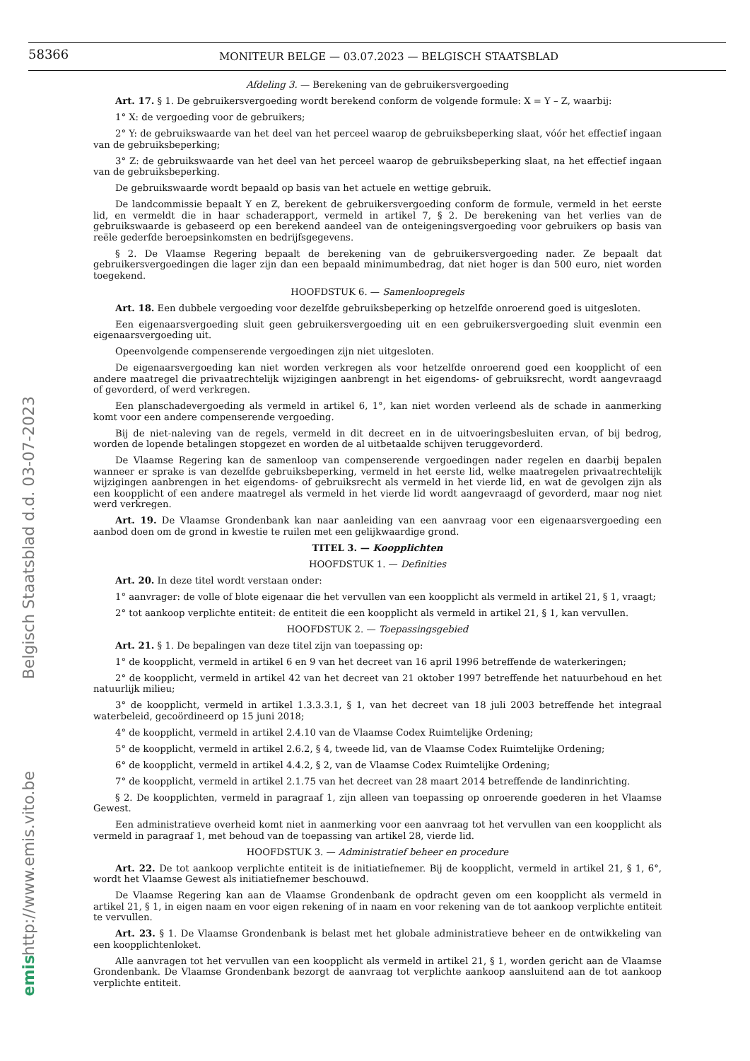58366 MONITEUR BELGE — 03.07.2023 — BELGISCH STAATSBLAD
Belgisch Staatsblad d.d. 03-07-2023
http://www.emis.vito.be
emis
Afdeling 3. — Berekening van de gebruikersvergoeding
Art. 17. § 1. De gebruikersvergoeding wordt berekend conform de volgende formule: X = Y – Z, waarbij:
1° X: de vergoeding voor de gebruikers;
2° Y: de gebruikswaarde van het deel van het perceel waarop de gebruiksbeperking slaat, vóór het effectief ingaan van de gebruiksbeperking;
3° Z: de gebruikswaarde van het deel van het perceel waarop de gebruiksbeperking slaat, na het effectief ingaan van de gebruiksbeperking.
De gebruikswaarde wordt bepaald op basis van het actuele en wettige gebruik.
De landcommissie bepaalt Y en Z, berekent de gebruikersvergoeding conform de formule, vermeld in het eerste lid, en vermeldt die in haar schaderapport, vermeld in artikel 7, § 2. De berekening van het verlies van de gebruikswaarde is gebaseerd op een berekend aandeel van de onteigeningsvergoeding voor gebruikers op basis van reële gederfde beroepsinkomsten en bedrijfsgegevens.
§ 2. De Vlaamse Regering bepaalt de berekening van de gebruikersvergoeding nader. Ze bepaalt dat gebruikersvergoedingen die lager zijn dan een bepaald minimumbedrag, dat niet hoger is dan 500 euro, niet worden toegekend.
HOOFDSTUK 6. — Samenloopregels
Art. 18. Een dubbele vergoeding voor dezelfde gebruiksbeperking op hetzelfde onroerend goed is uitgesloten.
Een eigenaarsvergoeding sluit geen gebruikersvergoeding uit en een gebruikersvergoeding sluit evenmin een eigenaarsvergoeding uit.
Opeenvolgende compenserende vergoedingen zijn niet uitgesloten.
De eigenaarsvergoeding kan niet worden verkregen als voor hetzelfde onroerend goed een koopplicht of een andere maatregel die privaatrechtelijk wijzigingen aanbrengt in het eigendoms- of gebruiksrecht, wordt aangevraagd of gevorderd, of werd verkregen.
Een planschadevergoeding als vermeld in artikel 6, 1°, kan niet worden verleend als de schade in aanmerking komt voor een andere compenserende vergoeding.
Bij de niet-naleving van de regels, vermeld in dit decreet en in de uitvoeringsbesluiten ervan, of bij bedrog, worden de lopende betalingen stopgezet en worden de al uitbetaalde schijven teruggevorderd.
De Vlaamse Regering kan de samenloop van compenserende vergoedingen nader regelen en daarbij bepalen wanneer er sprake is van dezelfde gebruiksbeperking, vermeld in het eerste lid, welke maatregelen privaatrechtelijk wijzigingen aanbrengen in het eigendoms- of gebruiksrecht als vermeld in het vierde lid, en wat de gevolgen zijn als een koopplicht of een andere maatregel als vermeld in het vierde lid wordt aangevraagd of gevorderd, maar nog niet werd verkregen.
Art. 19. De Vlaamse Grondenbank kan naar aanleiding van een aanvraag voor een eigenaarsvergoeding een aanbod doen om de grond in kwestie te ruilen met een gelijkwaardige grond.
TITEL 3. — Koopplichten
HOOFDSTUK 1. — Definities
Art. 20. In deze titel wordt verstaan onder:
1° aanvrager: de volle of blote eigenaar die het vervullen van een koopplicht als vermeld in artikel 21, § 1, vraagt;
2° tot aankoop verplichte entiteit: de entiteit die een koopplicht als vermeld in artikel 21, § 1, kan vervullen.
HOOFDSTUK 2. — Toepassingsgebied
Art. 21. § 1. De bepalingen van deze titel zijn van toepassing op:
1° de koopplicht, vermeld in artikel 6 en 9 van het decreet van 16 april 1996 betreffende de waterkeringen;
2° de koopplicht, vermeld in artikel 42 van het decreet van 21 oktober 1997 betreffende het natuurbehoud en het natuurlijk milieu;
3° de koopplicht, vermeld in artikel 1.3.3.3.1, § 1, van het decreet van 18 juli 2003 betreffende het integraal waterbeleid, gecoördineerd op 15 juni 2018;
4° de koopplicht, vermeld in artikel 2.4.10 van de Vlaamse Codex Ruimtelijke Ordening;
5° de koopplicht, vermeld in artikel 2.6.2, § 4, tweede lid, van de Vlaamse Codex Ruimtelijke Ordening;
6° de koopplicht, vermeld in artikel 4.4.2, § 2, van de Vlaamse Codex Ruimtelijke Ordening;
7° de koopplicht, vermeld in artikel 2.1.75 van het decreet van 28 maart 2014 betreffende de landinrichting.
§ 2. De koopplichten, vermeld in paragraaf 1, zijn alleen van toepassing op onroerende goederen in het Vlaamse Gewest.
Een administratieve overheid komt niet in aanmerking voor een aanvraag tot het vervullen van een koopplicht als vermeld in paragraaf 1, met behoud van de toepassing van artikel 28, vierde lid.
HOOFDSTUK 3. — Administratief beheer en procedure
Art. 22. De tot aankoop verplichte entiteit is de initiatiefnemer. Bij de koopplicht, vermeld in artikel 21, § 1, 6°, wordt het Vlaamse Gewest als initiatiefnemer beschouwd.
De Vlaamse Regering kan aan de Vlaamse Grondenbank de opdracht geven om een koopplicht als vermeld in artikel 21, § 1, in eigen naam en voor eigen rekening of in naam en voor rekening van de tot aankoop verplichte entiteit te vervullen.
Art. 23. § 1. De Vlaamse Grondenbank is belast met het globale administratieve beheer en de ontwikkeling van een koopplichtenloket.
Alle aanvragen tot het vervullen van een koopplicht als vermeld in artikel 21, § 1, worden gericht aan de Vlaamse Grondenbank. De Vlaamse Grondenbank bezorgt de aanvraag tot verplichte aankoop aansluitend aan de tot aankoop verplichte entiteit.